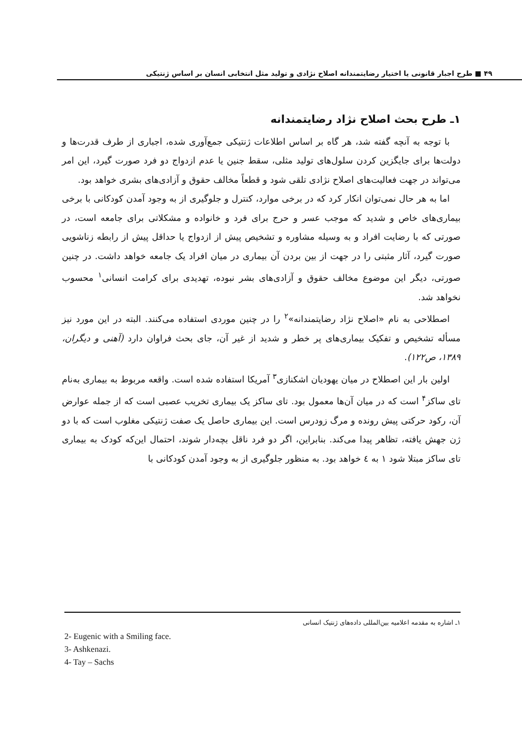۴۹ ■ طرح اجبار قانونی یا اختیار رضایتمندانه اصلاح نژادی و تولید مثل انتخابی انسان بر اساس ژنتیکی
۱ـ طرح بحث اصلاح نژاد رضایتمندانه
با توجه به آنچه گفته شد، هر گاه بر اساس اطلاعات ژنتیکی جمع‌آوری شده، اجباری از طرف قدرت‌ها و دولت‌ها برای جایگزین کردن سلول‌های تولید مثلی، سقط جنین یا عدم ازدواج دو فرد صورت گیرد، این امر می‌تواند در جهت فعالیت‌های اصلاح نژادی تلقی شود و قطعاً مخالف حقوق و آزادی‌های بشری خواهد بود.
اما به هر حال نمی‌توان انکار کرد که در برخی موارد، کنترل و جلوگیری از به وجود آمدن کودکانی با برخی بیماری‌های خاص و شدید که موجب عسر و حرج برای فرد و خانواده و مشکلاتی برای جامعه است، در صورتی که با رضایت افراد و به وسیله مشاوره و تشخیص پیش از ازدواج یا حداقل پیش از رابطه زناشویی صورت گیرد، آثار مثبتی را در جهت از بین بردن آن بیماری در میان افراد یک جامعه خواهد داشت. در چنین صورتی، دیگر این موضوع مخالف حقوق و آزادی‌های بشر نبوده، تهدیدی برای کرامت انسانی<sup>۱</sup> محسوب نخواهد شد.
اصطلاحی به نام «اصلاح نژاد رضایتمندانه»<sup>۲</sup> را در چنین موردی استفاده می‌کنند. البته در این مورد نیز مسأله تشخیص و تفکیک بیماری‌های پر خطر و شدید از غیر آن، جای بحث فراوان دارد (آهنی و دیگران، ۱۳۸۹، ص۱۲۲).
اولین بار این اصطلاح در میان یهودیان اشکنازی<sup>۳</sup> آمریکا استفاده شده است. واقعه مربوط به بیماری به‌نام تای ساکز<sup>۴</sup> است که در میان آن‌ها معمول بود. تای ساکز یک بیماری تخریب عصبی است که از جمله عوارض آن، رکود حرکتی پیش رونده و مرگ زودرس است. این بیماری حاصل یک صفت ژنتیکی مغلوب است که با دو ژن جهش یافته، تظاهر پیدا می‌کند. بنابراین، اگر دو فرد ناقل بچه‌دار شوند، احتمال این‌که کودک به بیماری تای ساکز مبتلا شود ۱ به ٤ خواهد بود. به منظور جلوگیری از به وجود آمدن کودکانی با
۱ـ اشاره به مقدمه اعلامیه بین‌المللی داده‌های ژنتیک انسانی
2- Eugenic with a Smiling face.
3- Ashkenazi.
4- Tay – Sachs